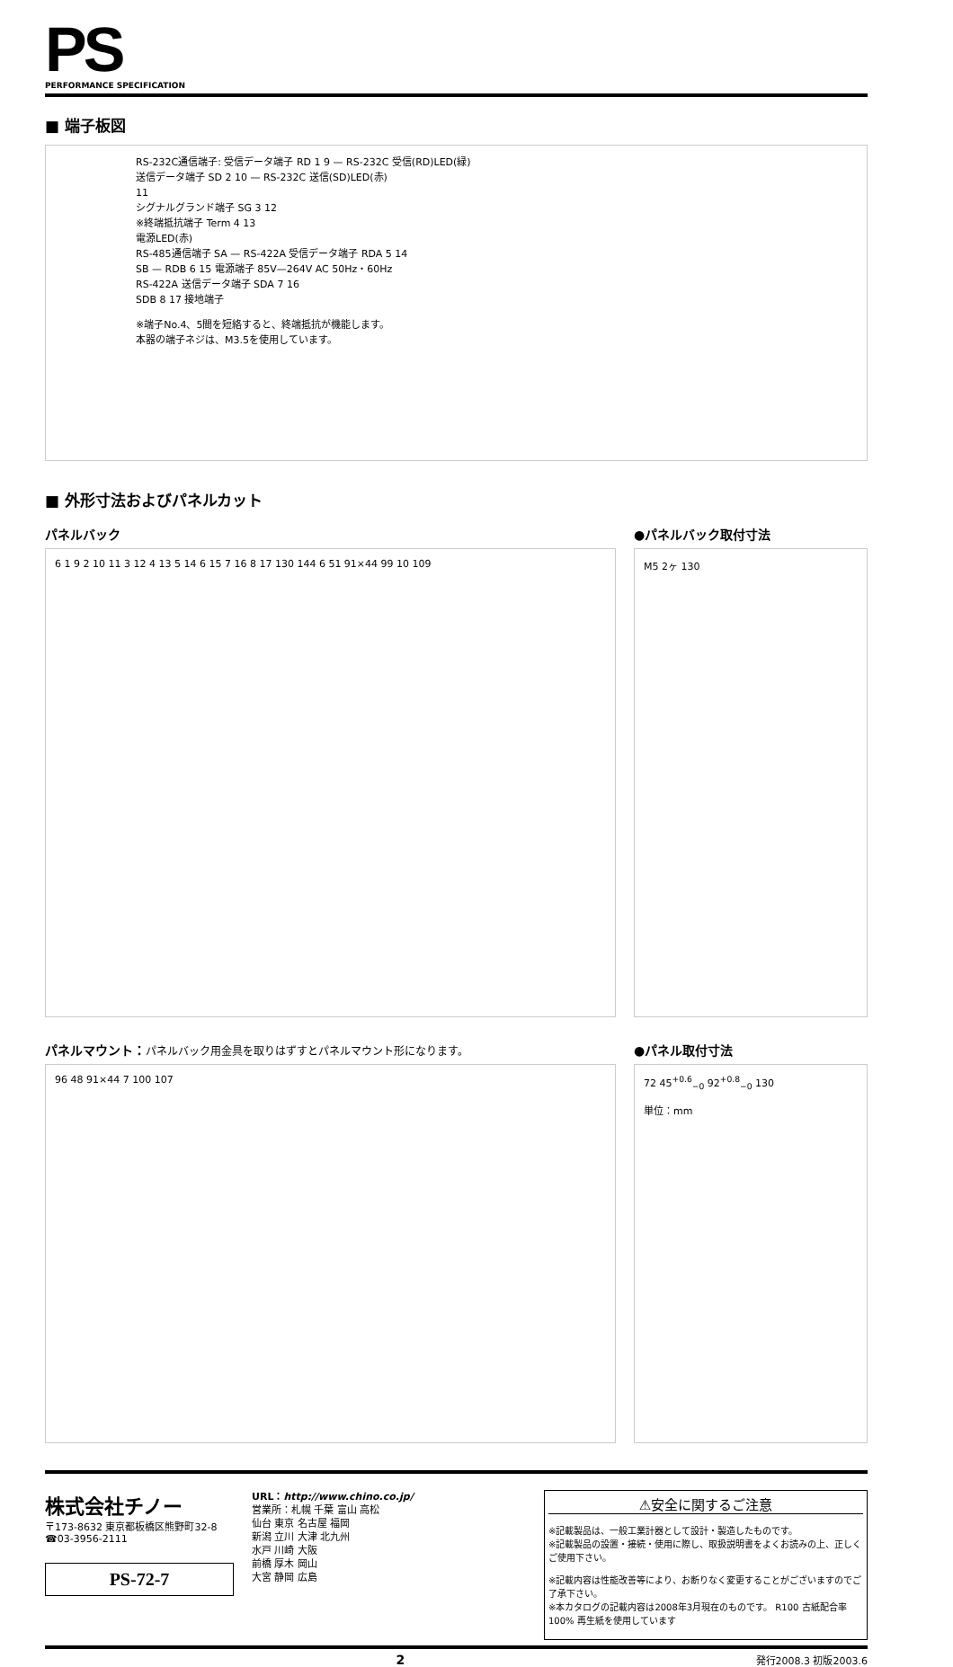PS
PERFORMANCE SPECIFICATION
■ 端子板図
RS-232C通信端子: 受信データ端子 RD 1 9 — RS-232C 受信(RD)LED(緑)
送信データ端子 SD 2 10 — RS-232C 送信(SD)LED(赤)
11
シグナルグランド端子 SG 3 12
※終端抵抗端子 Term 4 13
電源LED(赤)
RS-485通信端子 SA — RS-422A 受信データ端子 RDA 5 14
SB — RDB 6 15 電源端子 85V—264V AC 50Hz・60Hz
RS-422A 送信データ端子 SDA 7 16
SDB 8 17 接地端子
※端子No.4、5間を短絡すると、終端抵抗が機能します。
本器の端子ネジは、M3.5を使用しています。
■ 外形寸法およびパネルカット
パネルバック
6 1 9 2 10 11 3 12 4 13 5 14 6 15 7 16 8 17 130 144 6 51 91×44 99 10 109
●パネルバック取付寸法
M5 2ヶ 130
パネルマウント：パネルバック用金具を取りはずすとパネルマウント形になります。
96 48 91×44 7 100 107
●パネル取付寸法
72 45<sup>+0.6</sup><sub>−0</sub> 92<sup>+0.8</sup><sub>−0</sub> 130
単位：mm
株式会社チノー
〒173-8632 東京都板橋区熊野町32-8
☎03-3956-2111
PS-72-7
URL：http://www.chino.co.jp/
営業所：札幌 千葉 富山 高松
仙台 東京 名古屋 福岡
新潟 立川 大津 北九州
水戸 川崎 大阪
前橋 厚木 岡山
大宮 静岡 広島
⚠安全に関するご注意
※記載製品は、一般工業計器として設計・製造したものです。
※記載製品の設置・接続・使用に際し、取扱説明書をよくお読みの上、正しくご使用下さい。
※記載内容は性能改善等により、お断りなく変更することがございますのでご了承下さい。
※本カタログの記載内容は2008年3月現在のものです。 R100 古紙配合率100% 再生紙を使用しています
2 発行2008.3 初版2003.6